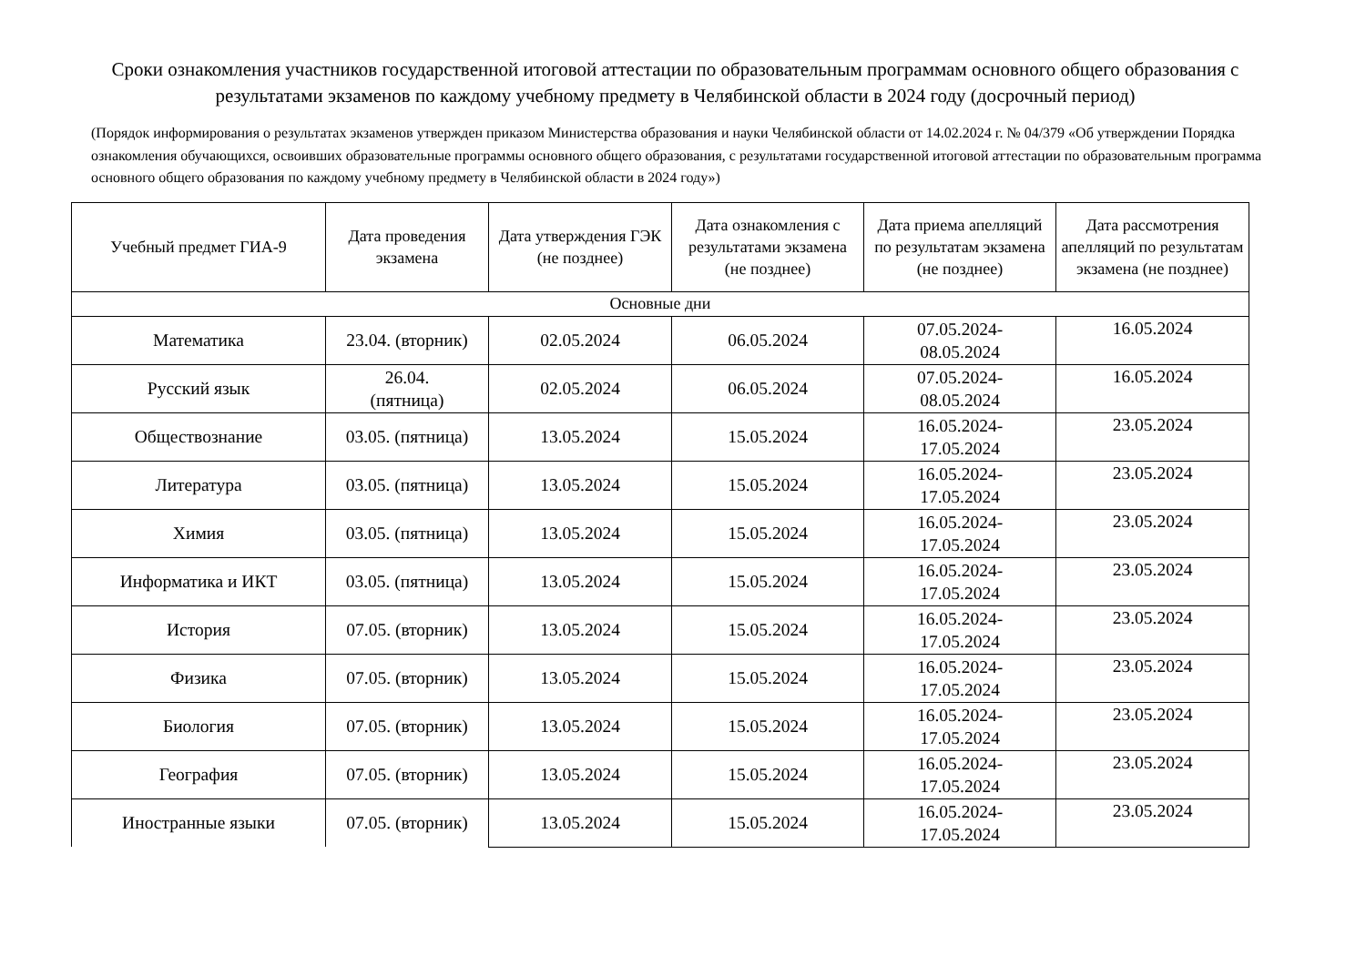Сроки ознакомления участников государственной итоговой аттестации по образовательным программам основного общего образования с результатами экзаменов по каждому учебному предмету в Челябинской области в 2024 году (досрочный период)
(Порядок информирования о результатах экзаменов утвержден приказом Министерства образования и науки Челябинской области от 14.02.2024 г. № 04/379 «Об утверждении Порядка ознакомления обучающихся, освоивших образовательные программы основного общего образования, с результатами государственной итоговой аттестации по образовательным программа основного общего образования по каждому учебному предмету в Челябинской области в 2024 году»)
| Учебный предмет ГИА-9 | Дата проведения экзамена | Дата утверждения ГЭК (не позднее) | Дата ознакомления с результатами экзамена (не позднее) | Дата приема апелляций по результатам экзамена (не позднее) | Дата рассмотрения апелляций по результатам экзамена (не позднее) |
| --- | --- | --- | --- | --- | --- |
| Основные дни | | | | | |
| Математика | 23.04. (вторник) | 02.05.2024 | 06.05.2024 | 07.05.2024- 08.05.2024 | 16.05.2024 |
| Русский язык | 26.04. (пятница) | 02.05.2024 | 06.05.2024 | 07.05.2024- 08.05.2024 | 16.05.2024 |
| Обществознание | 03.05. (пятница) | 13.05.2024 | 15.05.2024 | 16.05.2024- 17.05.2024 | 23.05.2024 |
| Литература | 03.05. (пятница) | 13.05.2024 | 15.05.2024 | 16.05.2024- 17.05.2024 | 23.05.2024 |
| Химия | 03.05. (пятница) | 13.05.2024 | 15.05.2024 | 16.05.2024- 17.05.2024 | 23.05.2024 |
| Информатика и ИКТ | 03.05. (пятница) | 13.05.2024 | 15.05.2024 | 16.05.2024- 17.05.2024 | 23.05.2024 |
| История | 07.05. (вторник) | 13.05.2024 | 15.05.2024 | 16.05.2024- 17.05.2024 | 23.05.2024 |
| Физика | 07.05. (вторник) | 13.05.2024 | 15.05.2024 | 16.05.2024- 17.05.2024 | 23.05.2024 |
| Биология | 07.05. (вторник) | 13.05.2024 | 15.05.2024 | 16.05.2024- 17.05.2024 | 23.05.2024 |
| География | 07.05. (вторник) | 13.05.2024 | 15.05.2024 | 16.05.2024- 17.05.2024 | 23.05.2024 |
| Иностранные языки | 07.05. (вторник) | 13.05.2024 | 15.05.2024 | 16.05.2024- 17.05.2024 | 23.05.2024 |